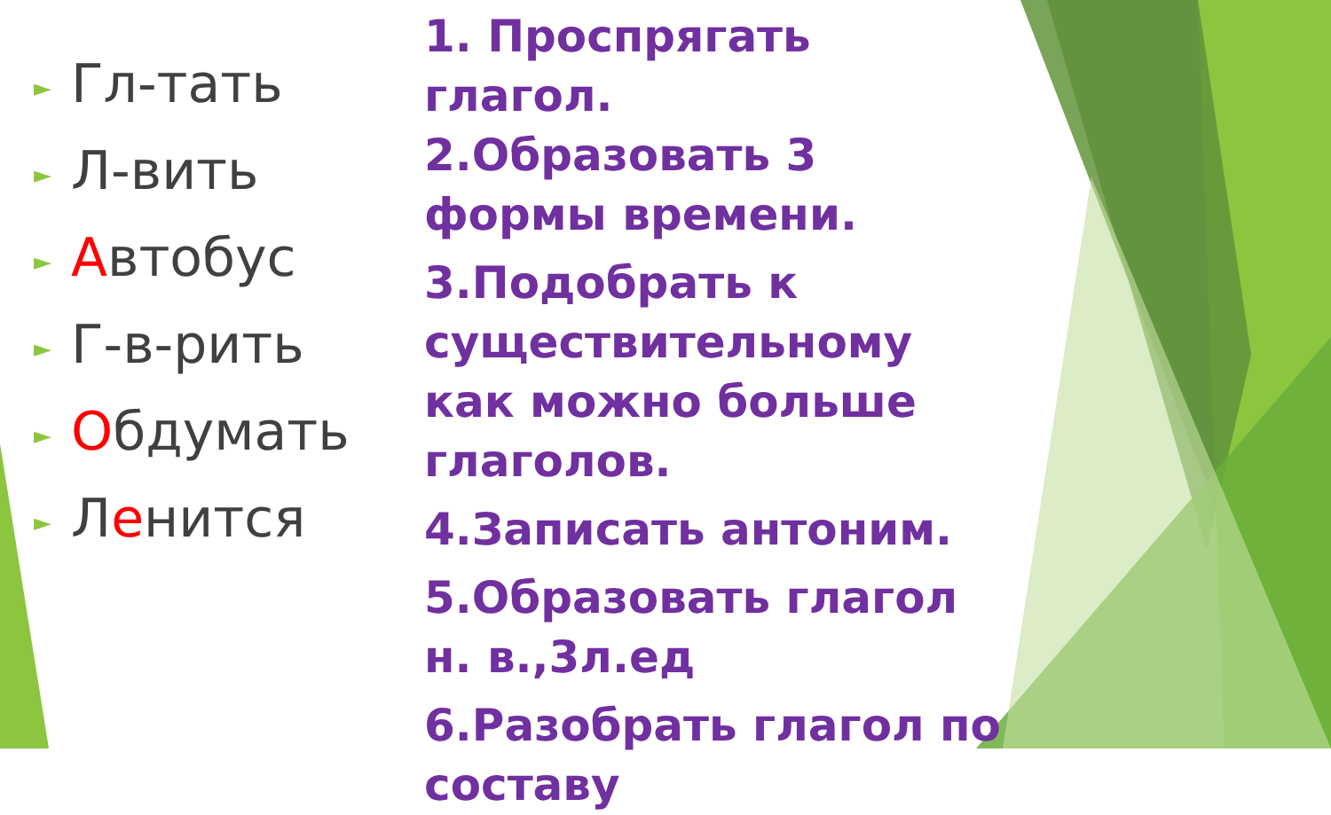► Гл-тать
► Л-вить
► Автобус
► Г-в-рить
► Обдумать
► Ленится
1. Проспрягать глагол.
2.Образовать 3 формы времени.
3.Подобрать к существительному как можно больше глаголов.
4.Записать антоним.
5.Образовать глагол н. в.,3л.ед
6.Разобрать глагол по составу